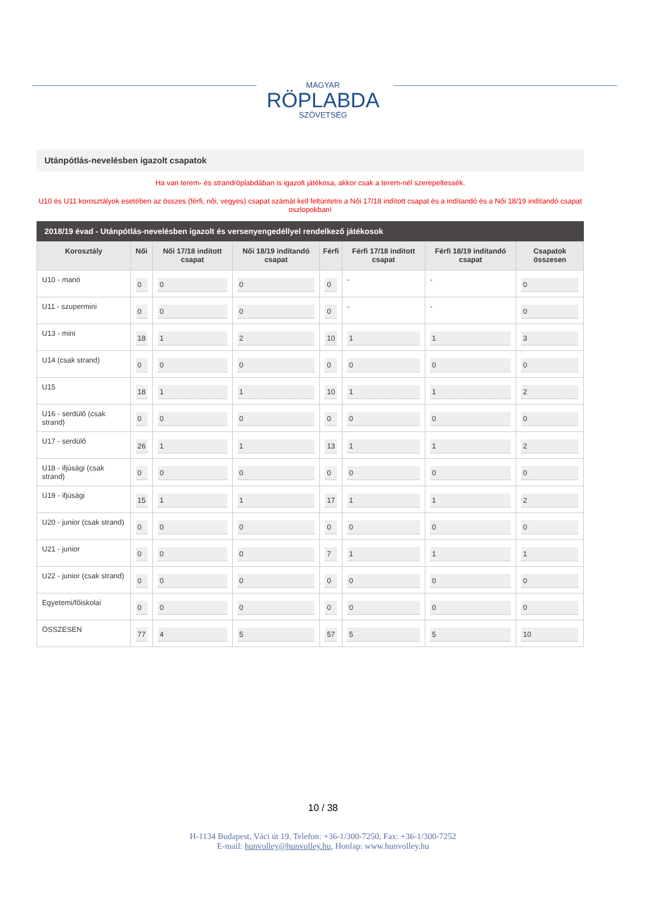MAGYAR
RÖPLABDA
SZÖVETSÉG
Utánpótlás-nevelésben igazolt csapatok
Ha van terem- és strandröplabdában is igazolt játékosa, akkor csak a terem-nél szerepeltessék.
U10 és U11 korosztályok esetében az összes (férfi, női, vegyes) csapat számát kell feltüntetni a Női 17/18 indított csapat és a indítandó és a Női 18/19 indítandó csapat oszlopokban!
2018/19 évad - Utánpótlás-nevelésben igazolt és versenyengedéllyel rendelkező játékosok
| Korosztály | Női | Női 17/18 indított csapat | Női 18/19 indítandó csapat | Férfi | Férfi 17/18 indított csapat | Férfi 18/19 indítandó csapat | Csapatok összesen |
| --- | --- | --- | --- | --- | --- | --- | --- |
| U10 - manó | 0 | 0 | 0 | 0 | - | - | 0 |
| U11 - szupermini | 0 | 0 | 0 | 0 | - | - | 0 |
| U13 - mini | 18 | 1 | 2 | 10 | 1 | 1 | 3 |
| U14 (csak strand) | 0 | 0 | 0 | 0 | 0 | 0 | 0 |
| U15 | 18 | 1 | 1 | 10 | 1 | 1 | 2 |
| U16 - serdülő (csak strand) | 0 | 0 | 0 | 0 | 0 | 0 | 0 |
| U17 - serdülő | 26 | 1 | 1 | 13 | 1 | 1 | 2 |
| U18 - ifjúsági (csak strand) | 0 | 0 | 0 | 0 | 0 | 0 | 0 |
| U19 - ifjúsági | 15 | 1 | 1 | 17 | 1 | 1 | 2 |
| U20 - junior (csak strand) | 0 | 0 | 0 | 0 | 0 | 0 | 0 |
| U21 - junior | 0 | 0 | 0 | 7 | 1 | 1 | 1 |
| U22 - junior (csak strand) | 0 | 0 | 0 | 0 | 0 | 0 | 0 |
| Egyetemi/főiskolai | 0 | 0 | 0 | 0 | 0 | 0 | 0 |
| ÖSSZESEN | 77 | 4 | 5 | 57 | 5 | 5 | 10 |
10 / 38
H-1134 Budapest, Váci út 19. Telefon: +36-1/300-7250, Fax: +36-1/300-7252
E-mail: hunvolley@hunvolley.hu, Honlap: www.hunvolley.hu